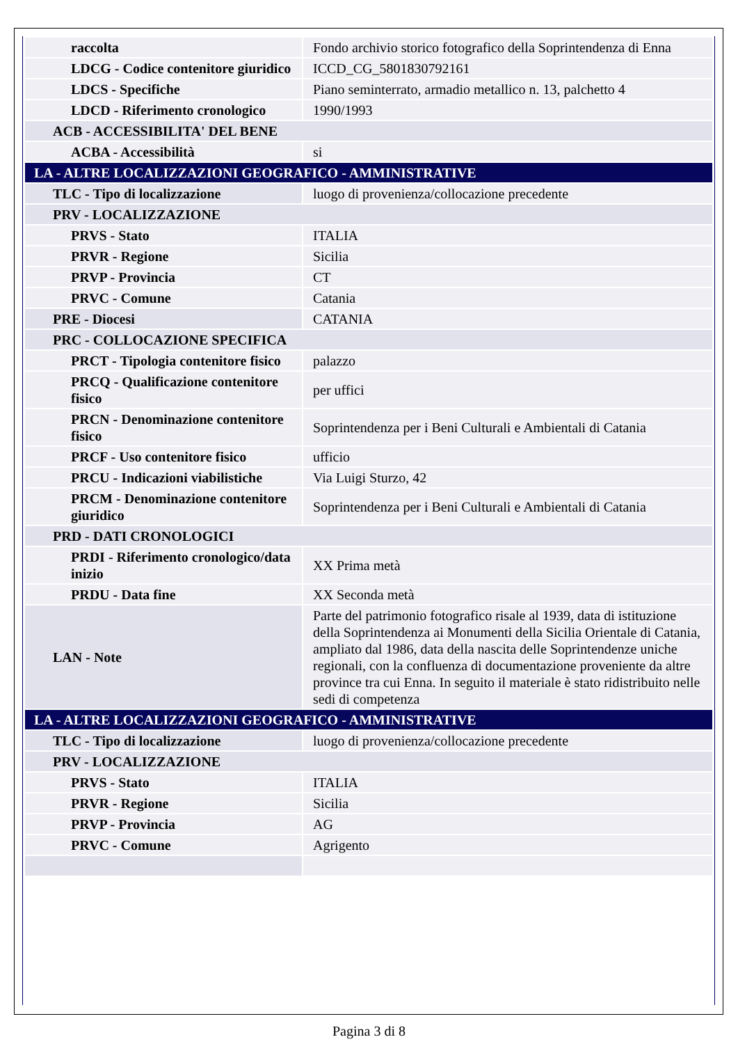| raccolta | Fondo archivio storico fotografico della Soprintendenza di Enna |
| LDCG - Codice contenitore giuridico | ICCD_CG_5801830792161 |
| LDCS - Specifiche | Piano seminterrato, armadio metallico n. 13, palchetto 4 |
| LDCD - Riferimento cronologico | 1990/1993 |
| ACB - ACCESSIBILITA' DEL BENE | |
| ACBA - Accessibilità | si |
| LA - ALTRE LOCALIZZAZIONI GEOGRAFICO - AMMINISTRATIVE | |
| TLC - Tipo di localizzazione | luogo di provenienza/collocazione precedente |
| PRV - LOCALIZZAZIONE | |
| PRVS - Stato | ITALIA |
| PRVR - Regione | Sicilia |
| PRVP - Provincia | CT |
| PRVC - Comune | Catania |
| PRE - Diocesi | CATANIA |
| PRC - COLLOCAZIONE SPECIFICA | |
| PRCT - Tipologia contenitore fisico | palazzo |
| PRCQ - Qualificazione contenitore fisico | per uffici |
| PRCN - Denominazione contenitore fisico | Soprintendenza per i Beni Culturali e Ambientali di Catania |
| PRCF - Uso contenitore fisico | ufficio |
| PRCU - Indicazioni viabilistiche | Via Luigi Sturzo, 42 |
| PRCM - Denominazione contenitore giuridico | Soprintendenza per i Beni Culturali e Ambientali di Catania |
| PRD - DATI CRONOLOGICI | |
| PRDI - Riferimento cronologico/data inizio | XX Prima metà |
| PRDU - Data fine | XX Seconda metà |
| LAN - Note | Parte del patrimonio fotografico risale al 1939, data di istituzione della Soprintendenza ai Monumenti della Sicilia Orientale di Catania, ampliato dal 1986, data della nascita delle Soprintendenze uniche regionali, con la confluenza di documentazione proveniente da altre province tra cui Enna. In seguito il materiale è stato ridistribuito nelle sedi di competenza |
| LA - ALTRE LOCALIZZAZIONI GEOGRAFICO - AMMINISTRATIVE | |
| TLC - Tipo di localizzazione | luogo di provenienza/collocazione precedente |
| PRV - LOCALIZZAZIONE | |
| PRVS - Stato | ITALIA |
| PRVR - Regione | Sicilia |
| PRVP - Provincia | AG |
| PRVC - Comune | Agrigento |
Pagina 3 di 8